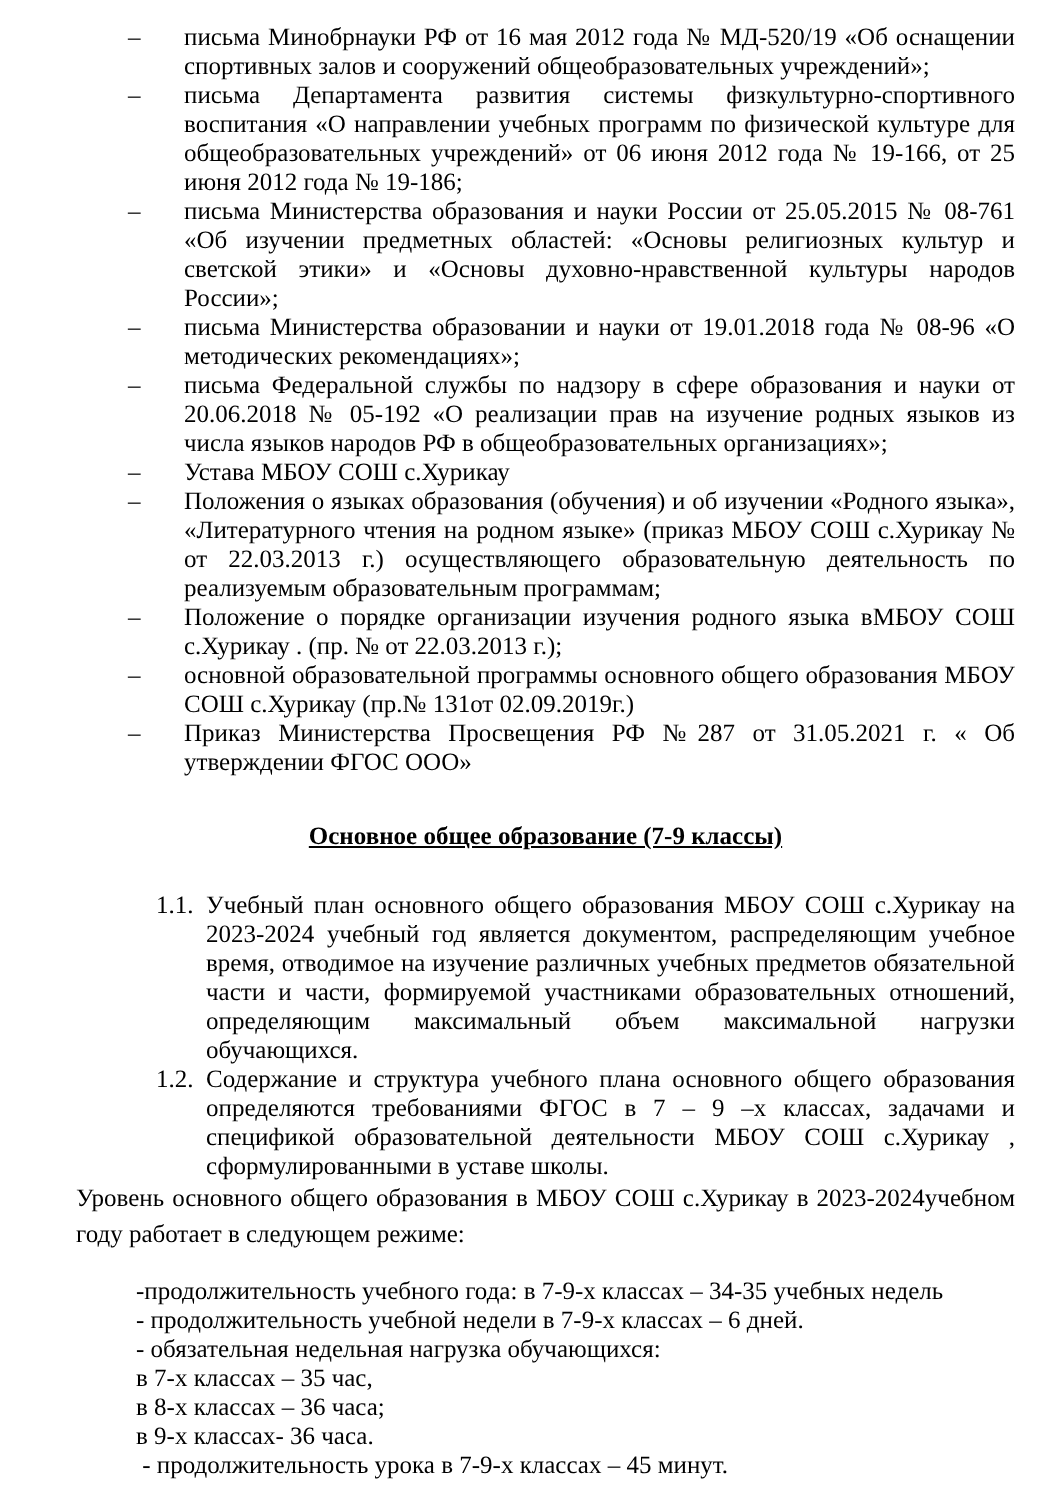– письма Минобрнауки РФ от 16 мая 2012 года № МД-520/19 «Об оснащении спортивных залов и сооружений общеобразовательных учреждений»;
– письма Департамента развития системы физкультурно-спортивного воспитания «О направлении учебных программ по физической культуре для общеобразовательных учреждений» от 06 июня 2012 года № 19-166, от 25 июня 2012 года № 19-186;
– письма Министерства образования и науки России от 25.05.2015 № 08-761 «Об изучении предметных областей: «Основы религиозных культур и светской этики» и «Основы духовно-нравственной культуры народов России»;
– письма Министерства образовании и науки от 19.01.2018 года № 08-96 «О методических рекомендациях»;
– письма Федеральной службы по надзору в сфере образования и науки от 20.06.2018 № 05-192 «О реализации прав на изучение родных языков из числа языков народов РФ в общеобразовательных организациях»;
– Устава МБОУ СОШ с.Хурикау
– Положения о языках образования (обучения) и об изучении «Родного языка», «Литературного чтения на родном языке» (приказ МБОУ СОШ с.Хурикау № от 22.03.2013 г.) осуществляющего образовательную деятельность по реализуемым образовательным программам;
– Положение о порядке организации изучения родного языка вМБОУ СОШ с.Хурикау . (пр. № от 22.03.2013 г.);
– основной образовательной программы основного общего образования МБОУ СОШ с.Хурикау (пр.№ 131от 02.09.2019г.)
– Приказ Министерства Просвещения РФ №287 от 31.05.2021 г. « Об утверждении ФГОС ООО»
Основное общее образование (7-9 классы)
1.1. Учебный план основного общего образования МБОУ СОШ с.Хурикау на 2023-2024 учебный год является документом, распределяющим учебное время, отводимое на изучение различных учебных предметов обязательной части и части, формируемой участниками образовательных отношений, определяющим максимальный объем максимальной нагрузки обучающихся.
1.2. Содержание и структура учебного плана основного общего образования определяются требованиями ФГОС в 7 – 9 –х классах, задачами и спецификой образовательной деятельности МБОУ СОШ с.Хурикау , сформулированными в уставе школы.
Уровень основного общего образования в МБОУ СОШ с.Хурикау в 2023-2024учебном году работает в следующем режиме:
-продолжительность учебного года: в 7-9-х классах – 34-35 учебных недель
- продолжительность учебной недели в 7-9-х классах – 6 дней.
- обязательная недельная нагрузка обучающихся:
в 7-х классах – 35 час,
в 8-х классах – 36 часа;
в 9-х классах- 36 часа.
- продолжительность урока в 7-9-х классах – 45 минут.